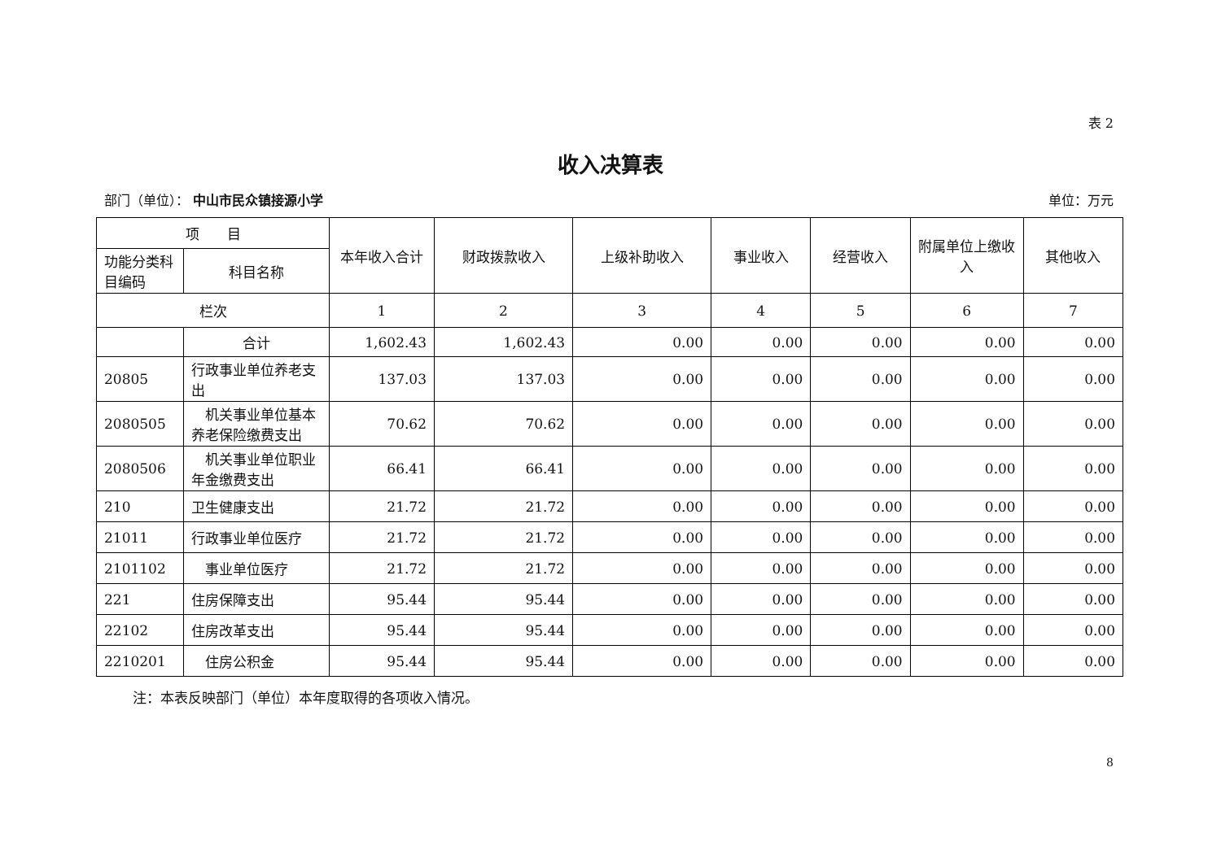表 2
收入决算表
部门（单位）： 中山市民众镇接源小学 单位：万元
| 项 目 | | 本年收入合计 | 财政拨款收入 | 上级补助收入 | 事业收入 | 经营收入 | 附属单位上缴收入 | 其他收入 |
| --- | --- | --- | --- | --- | --- | --- | --- | --- |
| 功能分类科目编码 | 科目名称 | | | | | | | |
| 栏次 | | 1 | 2 | 3 | 4 | 5 | 6 | 7 |
| | 合计 | 1,602.43 | 1,602.43 | 0.00 | 0.00 | 0.00 | 0.00 | 0.00 |
| 20805 | 行政事业单位养老支出 | 137.03 | 137.03 | 0.00 | 0.00 | 0.00 | 0.00 | 0.00 |
| 2080505 | 机关事业单位基本养老保险缴费支出 | 70.62 | 70.62 | 0.00 | 0.00 | 0.00 | 0.00 | 0.00 |
| 2080506 | 机关事业单位职业年金缴费支出 | 66.41 | 66.41 | 0.00 | 0.00 | 0.00 | 0.00 | 0.00 |
| 210 | 卫生健康支出 | 21.72 | 21.72 | 0.00 | 0.00 | 0.00 | 0.00 | 0.00 |
| 21011 | 行政事业单位医疗 | 21.72 | 21.72 | 0.00 | 0.00 | 0.00 | 0.00 | 0.00 |
| 2101102 | 事业单位医疗 | 21.72 | 21.72 | 0.00 | 0.00 | 0.00 | 0.00 | 0.00 |
| 221 | 住房保障支出 | 95.44 | 95.44 | 0.00 | 0.00 | 0.00 | 0.00 | 0.00 |
| 22102 | 住房改革支出 | 95.44 | 95.44 | 0.00 | 0.00 | 0.00 | 0.00 | 0.00 |
| 2210201 | 住房公积金 | 95.44 | 95.44 | 0.00 | 0.00 | 0.00 | 0.00 | 0.00 |
注：本表反映部门（单位）本年度取得的各项收入情况。
8